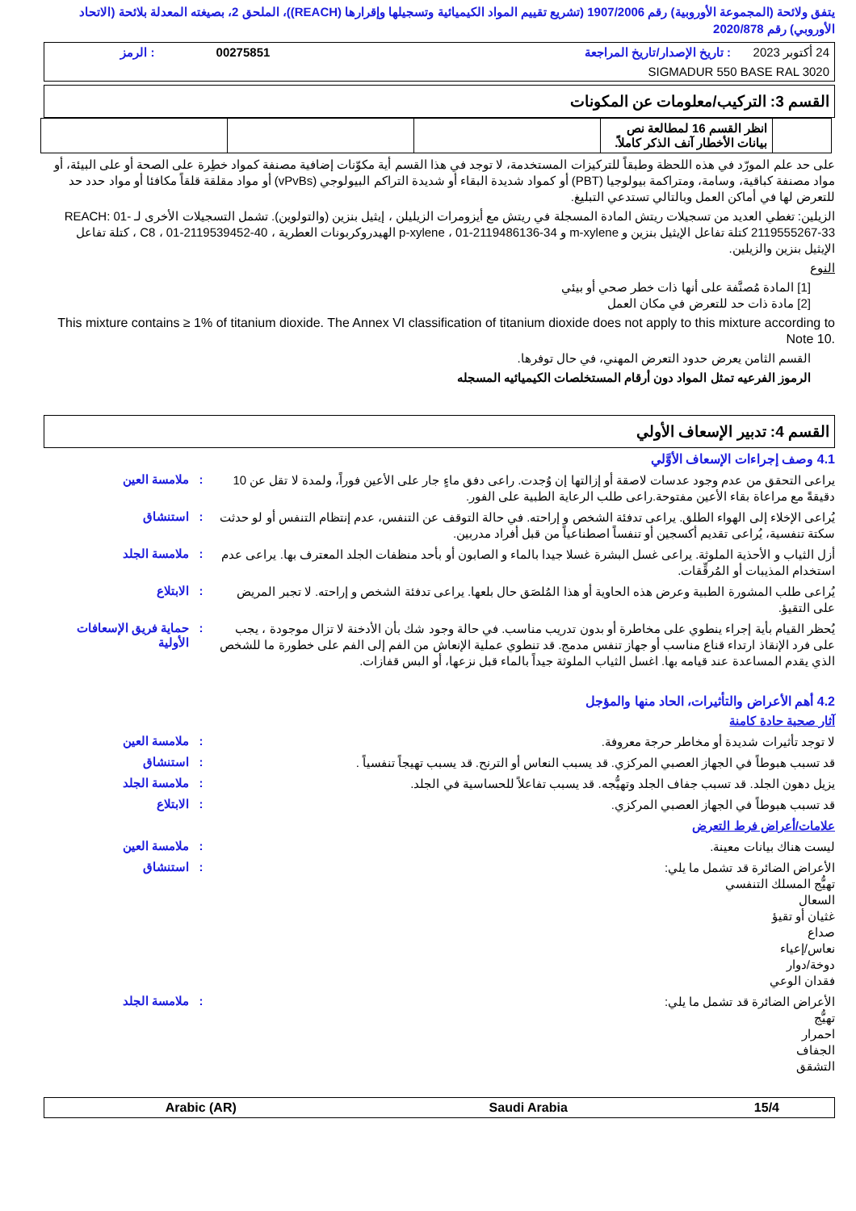يتفق ولائحة (المجموعة الأوروبية) رقم 1907/2006 (تشريع تقييم المواد الكيميائية وتسجيلها وإقرارها (REACH))، الملحق 2، بصيغته المعدلة بلائحة (الاتحاد الأوروبي) رقم 2020/878
| 24 أكتوبر 2023 | : تاريخ الإصدار/تاريخ المراجعة | 00275851 | : الرمز |
| SIGMADUR 550 BASE RAL 3020 | | | |
القسم 3: التركيب/معلومات عن المكونات
| | انظر القسم 16 لمطالعة نص بيانات الأخطار آنف الذكر كاملاً. | | | |
على حد علم المورّد في هذه اللحظة وطبقاً للتركيزات المستخدمة، لا توجد في هذا القسم أية مكوّنات إضافية مصنفة كمواد خطِرة على الصحة أو على البيئة، أو مواد مصنفة كباقية، وسامة، ومتراكمة بيولوجيا (PBT) أو كمواد شديدة البقاء أو شديدة التراكم البيولوجي (vPvBs) أو مواد مقلقة قلقاً مكافئا أو مواد حدد حد للتعرض لها في أماكن العمل وبالتالي تستدعي التبليغ.
الزيلين: تغطي العديد من تسجيلات ريتش المادة المسجلة في ريتش مع أيزومرات الزيليلن ، إيثيل بنزين (والتولوين). تشمل التسجيلات الأخرى لـ REACH: 01-2119555267-33 كتلة تفاعل الإيثيل بنزين و m-xylene و p-xylene ، 01-2119486136-34 الهيدروكربونات العطرية ، C8 ، 01-2119539452-40 ، كتلة تفاعل الإيثيل بنزين والزيلين.
النوع
[1] المادة مُصنَّفة على أنها ذات خطر صحي أو بيئي
[2] مادة ذات حد للتعرض في مكان العمل
This mixture contains ≥ 1% of titanium dioxide. The Annex VI classification of titanium dioxide does not apply to this mixture according to Note 10.
القسم الثامن يعرض حدود التعرض المهني، في حال توفرها.
الرموز الفرعيه تمثل المواد دون أرقام المستخلصات الكيميائيه المسجله
القسم 4: تدبير الإسعاف الأولي
4.1 وصف إجراءات الإسعاف الأوَّلي
يراعى التحقق من عدم وجود عدسات لاصقة أو إزالتها إن وُجدت. راعى دفق ماءٍ جار على الأعين فوراً، ولمدة لا تقل عن 10 دقيقةً مع مراعاة بقاء الأعين مفتوحة.راعى طلب الرعاية الطبية على الفور.
: ملامسة العين
يُراعى الإخلاء إلى الهواء الطلق. يراعى تدفئة الشخص و إراحته. في حالة التوقف عن التنفس، عدم إنتظام التنفس أو لو حدثت سكتة تنفسية، يُراعى تقديم أكسجين أو تنفساً اصطناعياً من قبل أفراد مدربين.
: استنشاق
أزل الثياب و الأحذية الملوثة. يراعى غسل البشرة غسلا جيدا بالماء و الصابون أو بأحد منظفات الجلد المعترف بها. يراعى عدم استخدام المذيبات أو المُرقِّقات.
: ملامسة الجلد
يُراعى طلب المشورة الطبية وعرض هذه الحاوية أو هذا المُلصَق حال بلعها. يراعى تدفئة الشخص و إراحته. لا تجبر المريض على التقيؤ.
: الابتلاع
يُحظر القيام بأية إجراء ينطوي على مخاطرة أو بدون تدريب مناسب. في حالة وجود شك بأن الأدخنة لا تزال موجودة ، يجب على فرد الإنقاذ ارتداء قناع مناسب أو جهاز تنفس مدمج. قد تنطوي عملية الإنعاش من الفم إلى الفم على خطورة ما للشخص الذي يقدم المساعدة عند قيامه بها. اغسل الثياب الملوثة جيداً بالماء قبل نزعها، أو البس قفازات.
: حماية فريق الإسعافات الأولية
4.2 أهم الأعراض والتأثيرات، الحاد منها والمؤجل
آثار صحية حادة كامنة
لا توجد تأثيرات شديدة أو مخاطر حرجة معروفة.
: ملامسة العين
قد تسبب هبوطاً في الجهاز العصبي المركزي. قد يسبب النعاس أو الترنح. قد يسبب تهيجاً تنفسياً .
: استنشاق
يزيل دهون الجلد. قد تسبب جفاف الجلد وتهيُّجه. قد يسبب تفاعلاً للحساسية في الجلد.
: ملامسة الجلد
قد تسبب هبوطاً في الجهاز العصبي المركزي.
: الابتلاع
علامات/أعراض فرط التعرض
ليست هناك بيانات معينة.
: ملامسة العين
الأعراض الضائرة قد تشمل ما يلي:
تهيُّج المسلك التنفسي
السعال
غثيان أو تقيؤ
صداع
نعاس/إعياء
دوخة/دوار
فقدان الوعي
: استنشاق
الأعراض الضائرة قد تشمل ما يلي:
تهيُّج
احمرار
الجفاف
التشقق
: ملامسة الجلد
| Arabic (AR) | Saudi Arabia | 15/4 |